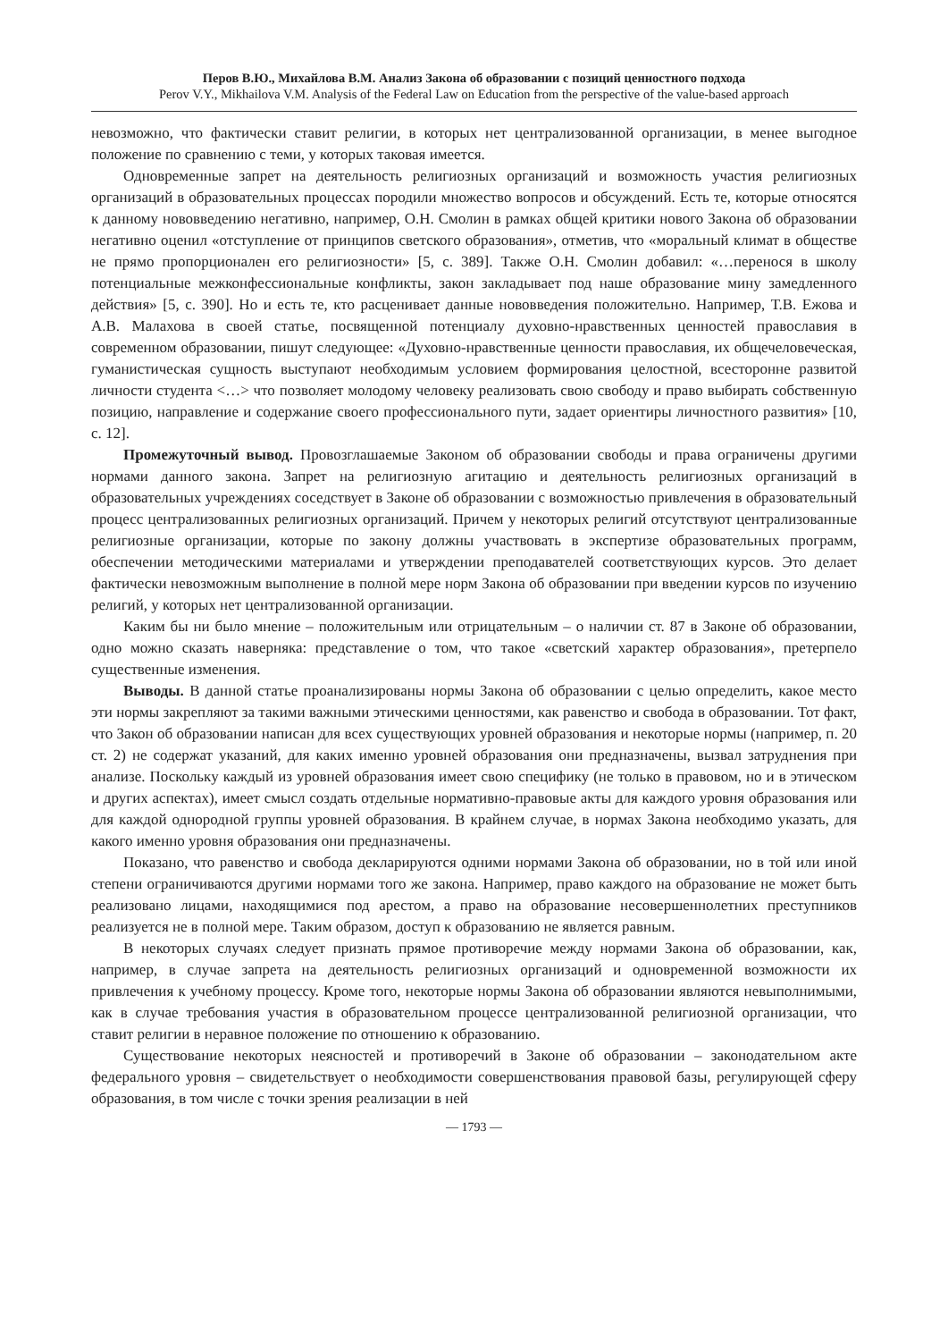Перов В.Ю., Михайлова В.М. Анализ Закона об образовании с позиций ценностного подхода
Perov V.Y., Mikhailova V.M. Analysis of the Federal Law on Education from the perspective of the value-based approach
невозможно, что фактически ставит религии, в которых нет централизованной организации, в менее выгодное положение по сравнению с теми, у которых таковая имеется.
Одновременные запрет на деятельность религиозных организаций и возможность участия религиозных организаций в образовательных процессах породили множество вопросов и обсуждений. Есть те, которые относятся к данному нововведению негативно, например, О.Н. Смолин в рамках общей критики нового Закона об образовании негативно оценил «отступление от принципов светского образования», отметив, что «моральный климат в обществе не прямо пропорционален его религиозности» [5, с. 389]. Также О.Н. Смолин добавил: «…перенося в школу потенциальные межконфессиональные конфликты, закон закладывает под наше образование мину замедленного действия» [5, с. 390]. Но и есть те, кто расценивает данные нововведения положительно. Например, Т.В. Ежова и А.В. Малахова в своей статье, посвященной потенциалу духовно-нравственных ценностей православия в современном образовании, пишут следующее: «Духовно-нравственные ценности православия, их общечеловеческая, гуманистическая сущность выступают необходимым условием формирования целостной, всесторонне развитой личности студента <…> что позволяет молодому человеку реализовать свою свободу и право выбирать собственную позицию, направление и содержание своего профессионального пути, задает ориентиры личностного развития» [10, с. 12].
Промежуточный вывод. Провозглашаемые Законом об образовании свободы и права ограничены другими нормами данного закона. Запрет на религиозную агитацию и деятельность религиозных организаций в образовательных учреждениях соседствует в Законе об образовании с возможностью привлечения в образовательный процесс централизованных религиозных организаций. Причем у некоторых религий отсутствуют централизованные религиозные организации, которые по закону должны участвовать в экспертизе образовательных программ, обеспечении методическими материалами и утверждении преподавателей соответствующих курсов. Это делает фактически невозможным выполнение в полной мере норм Закона об образовании при введении курсов по изучению религий, у которых нет централизованной организации.
Каким бы ни было мнение – положительным или отрицательным – о наличии ст. 87 в Законе об образовании, одно можно сказать наверняка: представление о том, что такое «светский характер образования», претерпело существенные изменения.
Выводы. В данной статье проанализированы нормы Закона об образовании с целью определить, какое место эти нормы закрепляют за такими важными этическими ценностями, как равенство и свобода в образовании. Тот факт, что Закон об образовании написан для всех существующих уровней образования и некоторые нормы (например, п. 20 ст. 2) не содержат указаний, для каких именно уровней образования они предназначены, вызвал затруднения при анализе. Поскольку каждый из уровней образования имеет свою специфику (не только в правовом, но и в этическом и других аспектах), имеет смысл создать отдельные нормативно-правовые акты для каждого уровня образования или для каждой однородной группы уровней образования. В крайнем случае, в нормах Закона необходимо указать, для какого именно уровня образования они предназначены.
Показано, что равенство и свобода декларируются одними нормами Закона об образовании, но в той или иной степени ограничиваются другими нормами того же закона. Например, право каждого на образование не может быть реализовано лицами, находящимися под арестом, а право на образование несовершеннолетних преступников реализуется не в полной мере. Таким образом, доступ к образованию не является равным.
В некоторых случаях следует признать прямое противоречие между нормами Закона об образовании, как, например, в случае запрета на деятельность религиозных организаций и одновременной возможности их привлечения к учебному процессу. Кроме того, некоторые нормы Закона об образовании являются невыполнимыми, как в случае требования участия в образовательном процессе централизованной религиозной организации, что ставит религии в неравное положение по отношению к образованию.
Существование некоторых неясностей и противоречий в Законе об образовании – законодательном акте федерального уровня – свидетельствует о необходимости совершенствования правовой базы, регулирующей сферу образования, в том числе с точки зрения реализации в ней
— 1793 —